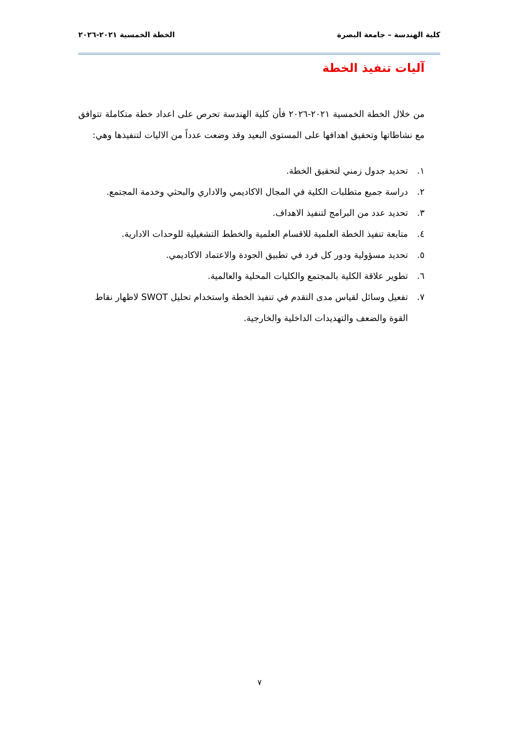كلية الهندسة – جامعة البصرة الخطة الخمسية ٢٠٢١-٢٠٢٦
آليات تنفيذ الخطة
من خلال الخطة الخمسية ٢٠٢١-٢٠٢٦ فأن كلية الهندسة تحرص على اعداد خطة متكاملة تتوافق مع نشاطاتها وتحقيق اهدافها على المستوى البعيد وقد وضعت عدداً من الاليات لتنفيذها وهي:
١. تحديد جدول زمني لتحقيق الخطة.
٢. دراسة جميع متطلبات الكلية في المجال الاكاديمي والاداري والبحثي وخدمة المجتمع.
٣. تحديد عدد من البرامج لتنفيذ الاهداف.
٤. متابعة تنفيذ الخطة العلمية للاقسام العلمية والخطط التشغيلية للوحدات الادارية.
٥. تحديد مسؤولية ودور كل فرد في تطبيق الجودة والاعتماد الاكاديمي.
٦. تطوير علاقة الكلية بالمجتمع والكليات المحلية والعالمية.
٧. تفعيل وسائل لقياس مدى التقدم في تنفيذ الخطة واستخدام تحليل SWOT لاظهار نقاط القوة والضعف والتهديدات الداخلية والخارجية.
٧